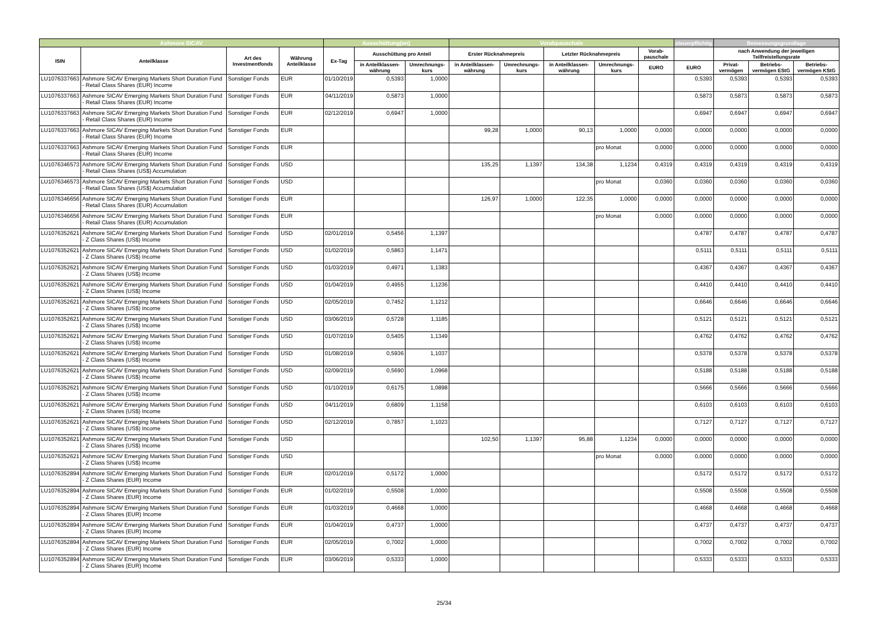| Ashmore SICAV | | | | Ausschüttung(en) | | | Vorabpauschale | | | | | steuerpflichtig | Bemessungsgrundlage | | |
| --- | --- | --- | --- | --- | --- | --- | --- | --- | --- | --- | --- | --- | --- | --- | --- |
| ISIN | Anteilklasse | Art des Investmentfonds | Währung Anteilklasse | Ex-Tag | Ausschüttung pro Anteil | | Erster Rücknahmepreis | | Letzter Rücknahmepreis | | Vorab-pauschale | | nach Anwendung der jeweiligen Teilfreistellungsrate | | |
| | | | | | in Anteilklassen-währung | Umrechnungs-kurs | in Anteilklassen-währung | Umrechnungs-kurs | in Anteilklassen-währung | Umrechnungs-kurs | EURO | EURO | Privat-vermögen | Betriebs-vermögen EStG | Betriebs-vermögen KStG |
| LU1076337663 | Ashmore SICAV Emerging Markets Short Duration Fund - Retail Class Shares (EUR) Income | Sonstiger Fonds | EUR | 01/10/2019 | 0,5393 | 1,0000 | | | | | | 0,5393 | 0,5393 | 0,5393 | 0,5393 |
| LU1076337663 | Ashmore SICAV Emerging Markets Short Duration Fund - Retail Class Shares (EUR) Income | Sonstiger Fonds | EUR | 04/11/2019 | 0,5873 | 1,0000 | | | | | | 0,5873 | 0,5873 | 0,5873 | 0,5873 |
| LU1076337663 | Ashmore SICAV Emerging Markets Short Duration Fund - Retail Class Shares (EUR) Income | Sonstiger Fonds | EUR | 02/12/2019 | 0,6947 | 1,0000 | | | | | | 0,6947 | 0,6947 | 0,6947 | 0,6947 |
| LU1076337663 | Ashmore SICAV Emerging Markets Short Duration Fund - Retail Class Shares (EUR) Income | Sonstiger Fonds | EUR | | | | 99,28 | 1,0000 | 90,13 | 1,0000 | 0,0000 | 0,0000 | 0,0000 | 0,0000 | 0,0000 |
| LU1076337663 | Ashmore SICAV Emerging Markets Short Duration Fund - Retail Class Shares (EUR) Income | Sonstiger Fonds | EUR | | | | | | | pro Monat | 0,0000 | 0,0000 | 0,0000 | 0,0000 | 0,0000 |
| LU1076346573 | Ashmore SICAV Emerging Markets Short Duration Fund - Retail Class Shares (US$) Accumulation | Sonstiger Fonds | USD | | | | 135,25 | 1,1397 | 134,38 | 1,1234 | 0,4319 | 0,4319 | 0,4319 | 0,4319 | 0,4319 |
| LU1076346573 | Ashmore SICAV Emerging Markets Short Duration Fund - Retail Class Shares (US$) Accumulation | Sonstiger Fonds | USD | | | | | | | pro Monat | 0,0360 | 0,0360 | 0,0360 | 0,0360 | 0,0360 |
| LU1076346656 | Ashmore SICAV Emerging Markets Short Duration Fund - Retail Class Shares (EUR) Accumulation | Sonstiger Fonds | EUR | | | | 126,97 | 1,0000 | 122,35 | 1,0000 | 0,0000 | 0,0000 | 0,0000 | 0,0000 | 0,0000 |
| LU1076346656 | Ashmore SICAV Emerging Markets Short Duration Fund - Retail Class Shares (EUR) Accumulation | Sonstiger Fonds | EUR | | | | | | | pro Monat | 0,0000 | 0,0000 | 0,0000 | 0,0000 | 0,0000 |
| LU1076352621 | Ashmore SICAV Emerging Markets Short Duration Fund - Z Class Shares (US$) Income | Sonstiger Fonds | USD | 02/01/2019 | 0,5456 | 1,1397 | | | | | | 0,4787 | 0,4787 | 0,4787 | 0,4787 |
| LU1076352621 | Ashmore SICAV Emerging Markets Short Duration Fund - Z Class Shares (US$) Income | Sonstiger Fonds | USD | 01/02/2019 | 0,5863 | 1,1471 | | | | | | 0,5111 | 0,5111 | 0,5111 | 0,5111 |
| LU1076352621 | Ashmore SICAV Emerging Markets Short Duration Fund - Z Class Shares (US$) Income | Sonstiger Fonds | USD | 01/03/2019 | 0,4971 | 1,1383 | | | | | | 0,4367 | 0,4367 | 0,4367 | 0,4367 |
| LU1076352621 | Ashmore SICAV Emerging Markets Short Duration Fund - Z Class Shares (US$) Income | Sonstiger Fonds | USD | 01/04/2019 | 0,4955 | 1,1236 | | | | | | 0,4410 | 0,4410 | 0,4410 | 0,4410 |
| LU1076352621 | Ashmore SICAV Emerging Markets Short Duration Fund - Z Class Shares (US$) Income | Sonstiger Fonds | USD | 02/05/2019 | 0,7452 | 1,1212 | | | | | | 0,6646 | 0,6646 | 0,6646 | 0,6646 |
| LU1076352621 | Ashmore SICAV Emerging Markets Short Duration Fund - Z Class Shares (US$) Income | Sonstiger Fonds | USD | 03/06/2019 | 0,5728 | 1,1185 | | | | | | 0,5121 | 0,5121 | 0,5121 | 0,5121 |
| LU1076352621 | Ashmore SICAV Emerging Markets Short Duration Fund - Z Class Shares (US$) Income | Sonstiger Fonds | USD | 01/07/2019 | 0,5405 | 1,1349 | | | | | | 0,4762 | 0,4762 | 0,4762 | 0,4762 |
| LU1076352621 | Ashmore SICAV Emerging Markets Short Duration Fund - Z Class Shares (US$) Income | Sonstiger Fonds | USD | 01/08/2019 | 0,5936 | 1,1037 | | | | | | 0,5378 | 0,5378 | 0,5378 | 0,5378 |
| LU1076352621 | Ashmore SICAV Emerging Markets Short Duration Fund - Z Class Shares (US$) Income | Sonstiger Fonds | USD | 02/09/2019 | 0,5690 | 1,0968 | | | | | | 0,5188 | 0,5188 | 0,5188 | 0,5188 |
| LU1076352621 | Ashmore SICAV Emerging Markets Short Duration Fund - Z Class Shares (US$) Income | Sonstiger Fonds | USD | 01/10/2019 | 0,6175 | 1,0898 | | | | | | 0,5666 | 0,5666 | 0,5666 | 0,5666 |
| LU1076352621 | Ashmore SICAV Emerging Markets Short Duration Fund - Z Class Shares (US$) Income | Sonstiger Fonds | USD | 04/11/2019 | 0,6809 | 1,1158 | | | | | | 0,6103 | 0,6103 | 0,6103 | 0,6103 |
| LU1076352621 | Ashmore SICAV Emerging Markets Short Duration Fund - Z Class Shares (US$) Income | Sonstiger Fonds | USD | 02/12/2019 | 0,7857 | 1,1023 | | | | | | 0,7127 | 0,7127 | 0,7127 | 0,7127 |
| LU1076352621 | Ashmore SICAV Emerging Markets Short Duration Fund - Z Class Shares (US$) Income | Sonstiger Fonds | USD | | | | 102,50 | 1,1397 | 95,88 | 1,1234 | 0,0000 | 0,0000 | 0,0000 | 0,0000 | 0,0000 |
| LU1076352621 | Ashmore SICAV Emerging Markets Short Duration Fund - Z Class Shares (US$) Income | Sonstiger Fonds | USD | | | | | | | pro Monat | 0,0000 | 0,0000 | 0,0000 | 0,0000 | 0,0000 |
| LU1076352894 | Ashmore SICAV Emerging Markets Short Duration Fund - Z Class Shares (EUR) Income | Sonstiger Fonds | EUR | 02/01/2019 | 0,5172 | 1,0000 | | | | | | 0,5172 | 0,5172 | 0,5172 | 0,5172 |
| LU1076352894 | Ashmore SICAV Emerging Markets Short Duration Fund - Z Class Shares (EUR) Income | Sonstiger Fonds | EUR | 01/02/2019 | 0,5508 | 1,0000 | | | | | | 0,5508 | 0,5508 | 0,5508 | 0,5508 |
| LU1076352894 | Ashmore SICAV Emerging Markets Short Duration Fund - Z Class Shares (EUR) Income | Sonstiger Fonds | EUR | 01/03/2019 | 0,4668 | 1,0000 | | | | | | 0,4668 | 0,4668 | 0,4668 | 0,4668 |
| LU1076352894 | Ashmore SICAV Emerging Markets Short Duration Fund - Z Class Shares (EUR) Income | Sonstiger Fonds | EUR | 01/04/2019 | 0,4737 | 1,0000 | | | | | | 0,4737 | 0,4737 | 0,4737 | 0,4737 |
| LU1076352894 | Ashmore SICAV Emerging Markets Short Duration Fund - Z Class Shares (EUR) Income | Sonstiger Fonds | EUR | 02/05/2019 | 0,7002 | 1,0000 | | | | | | 0,7002 | 0,7002 | 0,7002 | 0,7002 |
| LU1076352894 | Ashmore SICAV Emerging Markets Short Duration Fund - Z Class Shares (EUR) Income | Sonstiger Fonds | EUR | 03/06/2019 | 0,5333 | 1,0000 | | | | | | 0,5333 | 0,5333 | 0,5333 | 0,5333 |
25/34